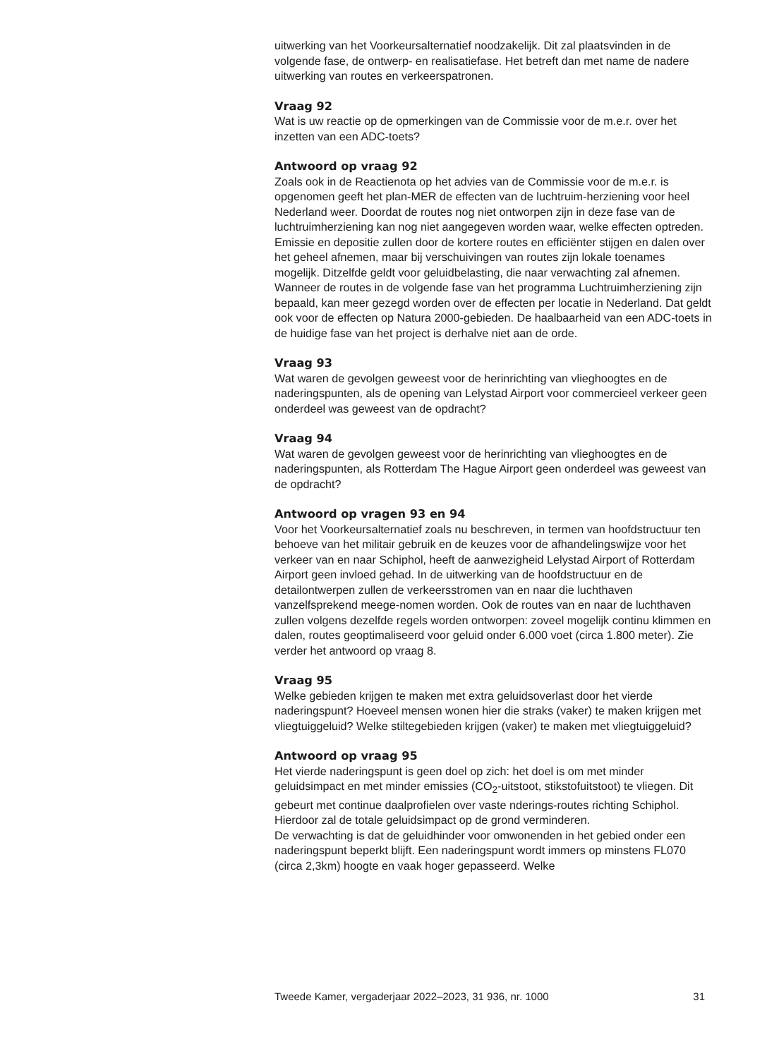uitwerking van het Voorkeursalternatief noodzakelijk. Dit zal plaatsvinden in de volgende fase, de ontwerp- en realisatiefase. Het betreft dan met name de nadere uitwerking van routes en verkeerspatronen.
Vraag 92
Wat is uw reactie op de opmerkingen van de Commissie voor de m.e.r. over het inzetten van een ADC-toets?
Antwoord op vraag 92
Zoals ook in de Reactienota op het advies van de Commissie voor de m.e.r. is opgenomen geeft het plan-MER de effecten van de luchtruim-herziening voor heel Nederland weer. Doordat de routes nog niet ontworpen zijn in deze fase van de luchtruimherziening kan nog niet aangegeven worden waar, welke effecten optreden. Emissie en depositie zullen door de kortere routes en efficiënter stijgen en dalen over het geheel afnemen, maar bij verschuivingen van routes zijn lokale toenames mogelijk. Ditzelfde geldt voor geluidbelasting, die naar verwachting zal afnemen. Wanneer de routes in de volgende fase van het programma Luchtruimherziening zijn bepaald, kan meer gezegd worden over de effecten per locatie in Nederland. Dat geldt ook voor de effecten op Natura 2000-gebieden. De haalbaarheid van een ADC-toets in de huidige fase van het project is derhalve niet aan de orde.
Vraag 93
Wat waren de gevolgen geweest voor de herinrichting van vlieghoogtes en de naderingspunten, als de opening van Lelystad Airport voor commercieel verkeer geen onderdeel was geweest van de opdracht?
Vraag 94
Wat waren de gevolgen geweest voor de herinrichting van vlieghoogtes en de naderingspunten, als Rotterdam The Hague Airport geen onderdeel was geweest van de opdracht?
Antwoord op vragen 93 en 94
Voor het Voorkeursalternatief zoals nu beschreven, in termen van hoofdstructuur ten behoeve van het militair gebruik en de keuzes voor de afhandelingswijze voor het verkeer van en naar Schiphol, heeft de aanwezigheid Lelystad Airport of Rotterdam Airport geen invloed gehad. In de uitwerking van de hoofdstructuur en de detailontwerpen zullen de verkeersstromen van en naar die luchthaven vanzelfsprekend meege-nomen worden. Ook de routes van en naar de luchthaven zullen volgens dezelfde regels worden ontworpen: zoveel mogelijk continu klimmen en dalen, routes geoptimaliseerd voor geluid onder 6.000 voet (circa 1.800 meter). Zie verder het antwoord op vraag 8.
Vraag 95
Welke gebieden krijgen te maken met extra geluidsoverlast door het vierde naderingspunt? Hoeveel mensen wonen hier die straks (vaker) te maken krijgen met vliegtuiggeluid? Welke stiltegebieden krijgen (vaker) te maken met vliegtuiggeluid?
Antwoord op vraag 95
Het vierde naderingspunt is geen doel op zich: het doel is om met minder geluidsimpact en met minder emissies (CO<sub>2</sub>-uitstoot, stikstofuitstoot) te vliegen. Dit gebeurt met continue daalprofielen over vaste nderings-routes richting Schiphol. Hierdoor zal de totale geluidsimpact op de grond verminderen.
De verwachting is dat de geluidhinder voor omwonenden in het gebied onder een naderingspunt beperkt blijft. Een naderingspunt wordt immers op minstens FL070 (circa 2,3km) hoogte en vaak hoger gepasseerd. Welke
Tweede Kamer, vergaderjaar 2022–2023, 31 936, nr. 1000 31